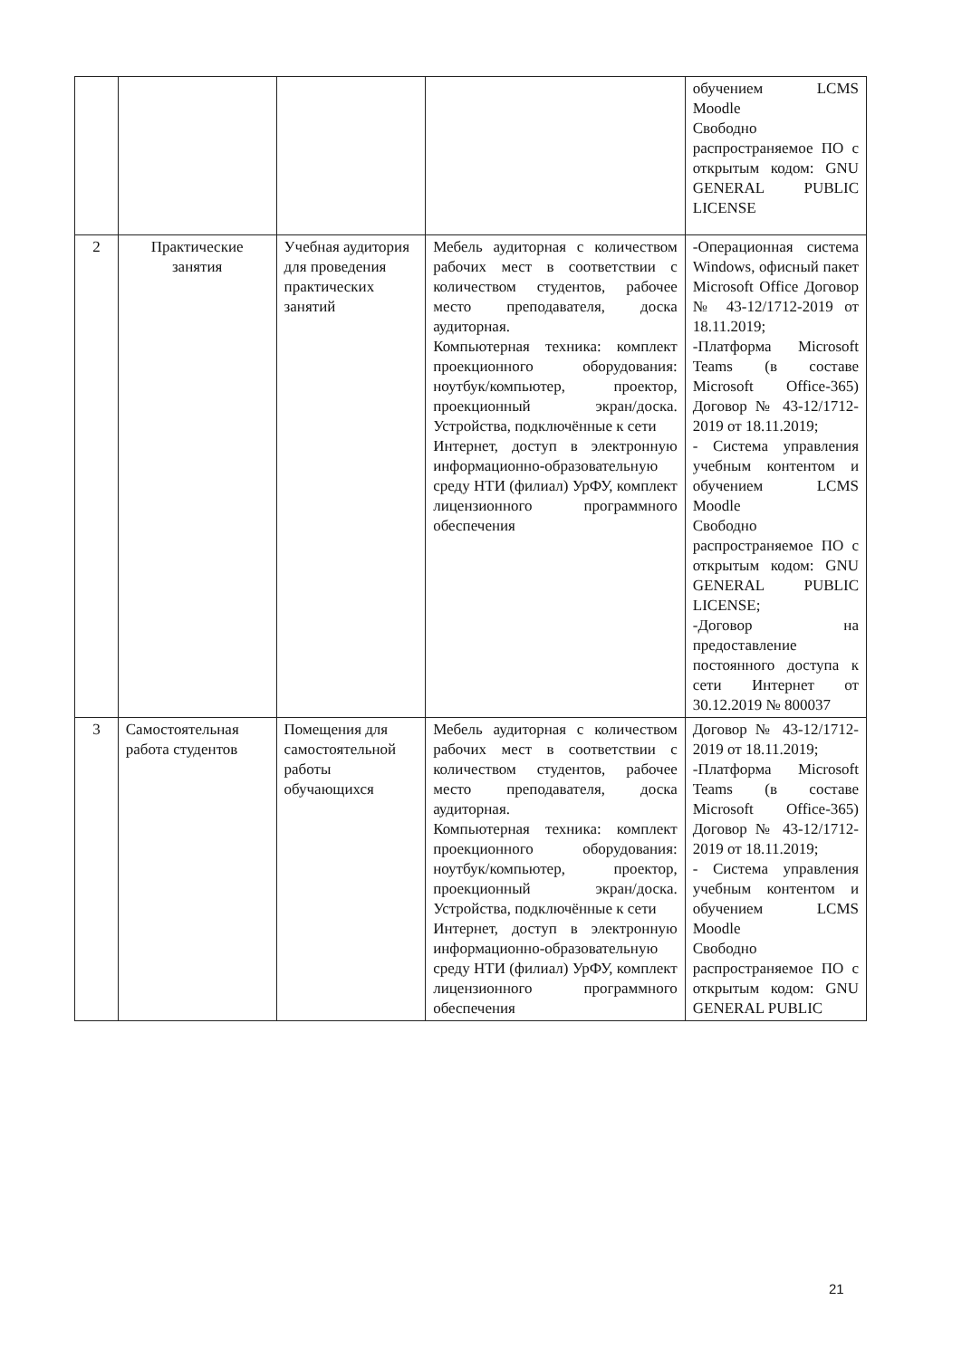| | | | | обучением LCMS Moodle Свободно распространяемое ПО с открытым кодом: GNU GENERAL PUBLIC LICENSE |
| 2 | Практические занятия | Учебная аудитория для проведения практических занятий | Мебель аудиторная с количеством рабочих мест в соответствии с количеством студентов, рабочее место преподавателя, доска аудиторная. Компьютерная техника: комплект проекционного оборудования: ноутбук/компьютер, проектор, проекционный экран/доска. Устройства, подключённые к сети Интернет, доступ в электронную информационно-образовательную среду НТИ (филиал) УрФУ, комплект лицензионного программного обеспечения | -Операционная система Windows, офисный пакет Microsoft Office Договор № 43-12/1712-2019 от 18.11.2019; -Платформа Microsoft Teams (в составе Microsoft Office-365) Договор № 43-12/1712-2019 от 18.11.2019; - Система управления учебным контентом и обучением LCMS Moodle Свободно распространяемое ПО с открытым кодом: GNU GENERAL PUBLIC LICENSE; -Договор на предоставление постоянного доступа к сети Интернет от 30.12.2019 № 800037 |
| 3 | Самостоятельная работа студентов | Помещения для самостоятельной работы обучающихся | Мебель аудиторная с количеством рабочих мест в соответствии с количеством студентов, рабочее место преподавателя, доска аудиторная. Компьютерная техника: комплект проекционного оборудования: ноутбук/компьютер, проектор, проекционный экран/доска. Устройства, подключённые к сети Интернет, доступ в электронную информационно-образовательную среду НТИ (филиал) УрФУ, комплект лицензионного программного обеспечения | Договор № 43-12/1712-2019 от 18.11.2019; -Платформа Microsoft Teams (в составе Microsoft Office-365) Договор № 43-12/1712-2019 от 18.11.2019; - Система управления учебным контентом и обучением LCMS Moodle Свободно распространяемое ПО с открытым кодом: GNU GENERAL PUBLIC |
21